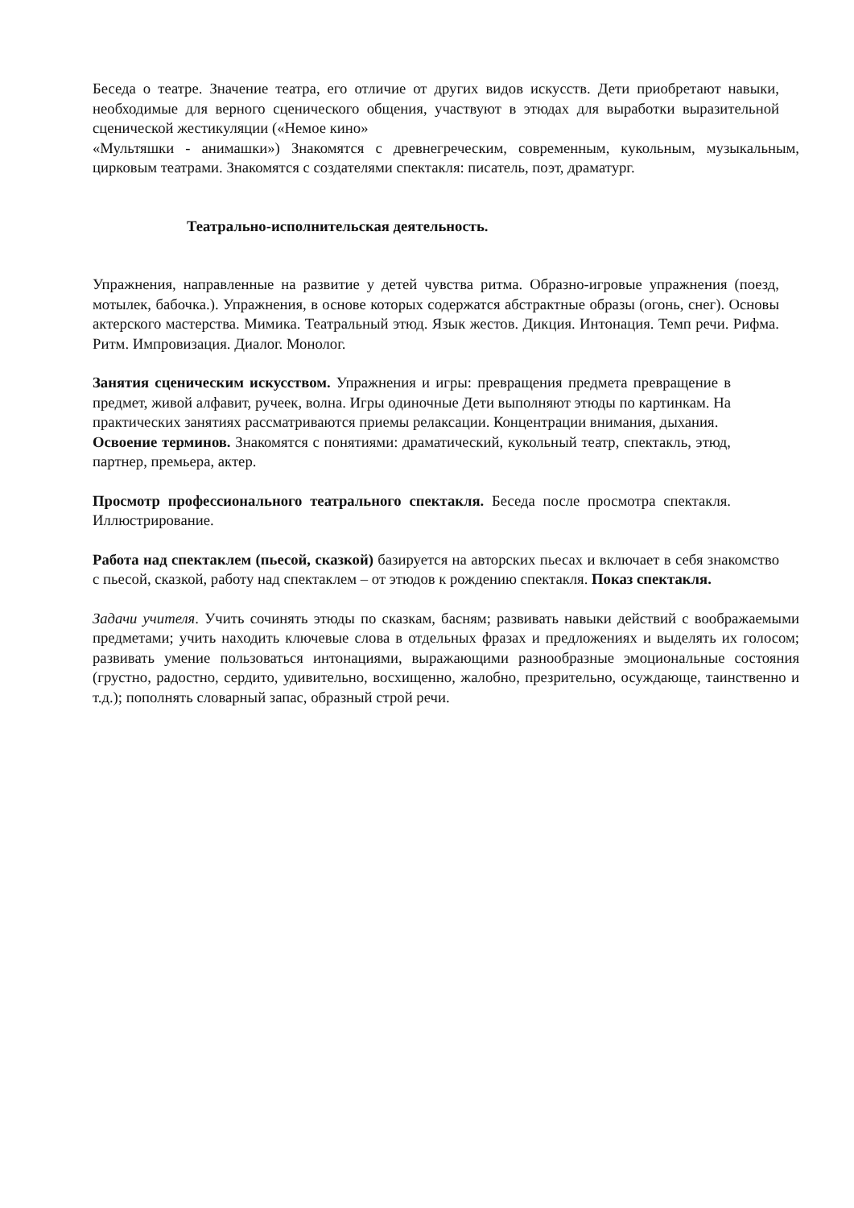Беседа о театре. Значение театра, его отличие от других видов искусств. Дети приобретают навыки, необходимые для верного сценического общения, участвуют в этюдах для выработки выразительной сценической жестикуляции («Немое кино»
«Мультяшки - анимашки») Знакомятся с древнегреческим, современным, кукольным, музыкальным, цирковым театрами. Знакомятся с создателями спектакля: писатель, поэт, драматург.
Театрально-исполнительская деятельность.
Упражнения, направленные на развитие у детей чувства ритма. Образно-игровые упражнения (поезд, мотылек, бабочка.). Упражнения, в основе которых содержатся абстрактные образы (огонь, снег). Основы актерского мастерства. Мимика. Театральный этюд. Язык жестов. Дикция. Интонация. Темп речи. Рифма. Ритм. Импровизация. Диалог. Монолог.
Занятия сценическим искусством. Упражнения и игры: превращения предмета превращение в предмет, живой алфавит, ручеек, волна. Игры одиночные Дети выполняют этюды по картинкам. На практических занятиях рассматриваются приемы релаксации. Концентрации внимания, дыхания.
Освоение терминов. Знакомятся с понятиями: драматический, кукольный театр, спектакль, этюд, партнер, премьера, актер.
Просмотр профессионального театрального спектакля. Беседа после просмотра спектакля. Иллюстрирование.
Работа над спектаклем (пьесой, сказкой) базируется на авторских пьесах и включает в себя знакомство с пьесой, сказкой, работу над спектаклем – от этюдов к рождению спектакля. Показ спектакля.
Задачи учителя. Учить сочинять этюды по сказкам, басням; развивать навыки действий с воображаемыми предметами; учить находить ключевые слова в отдельных фразах и предложениях и выделять их голосом; развивать умение пользоваться интонациями, выражающими разнообразные эмоциональные состояния (грустно, радостно, сердито, удивительно, восхищенно, жалобно, презрительно, осуждающе, таинственно и т.д.); пополнять словарный запас, образный строй речи.